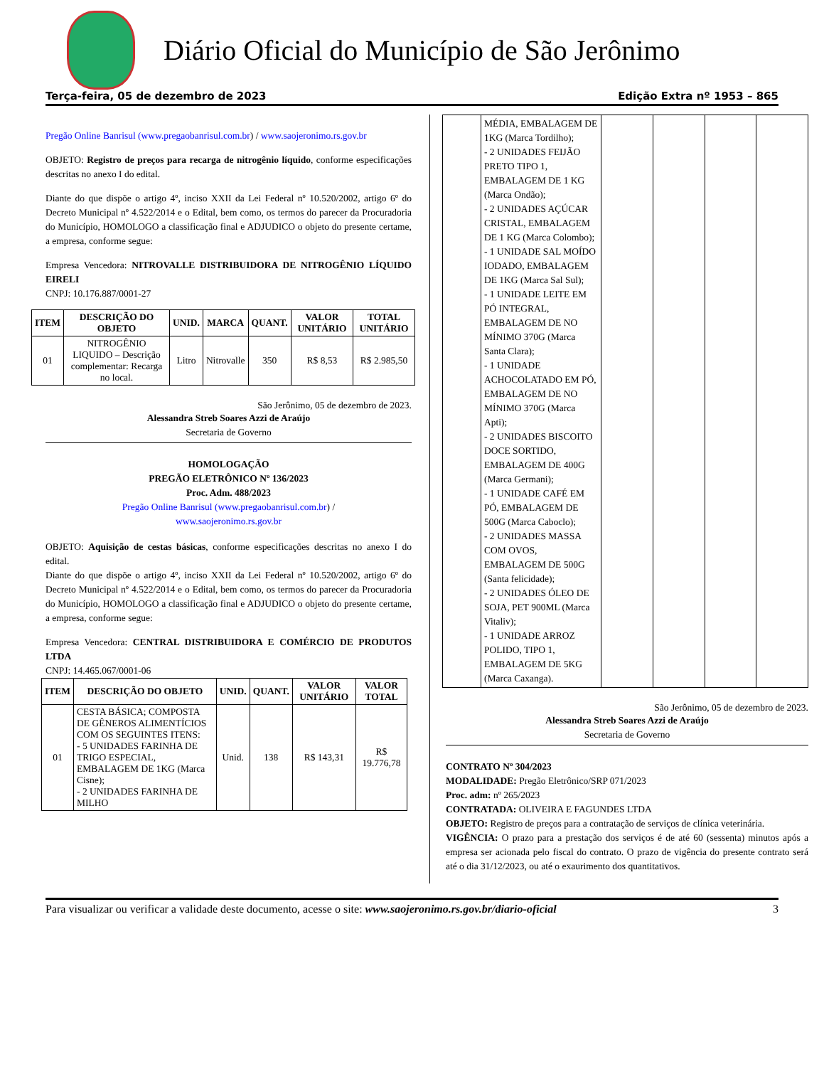Diário Oficial do Município de São Jerônimo
Terça-feira, 05 de dezembro de 2023 Edição Extra nº 1953 – 865
Pregão Online Banrisul (www.pregaobanrisul.com.br) / www.saojeronimo.rs.gov.br
OBJETO: Registro de preços para recarga de nitrogênio líquido, conforme especificações descritas no anexo I do edital.
Diante do que dispõe o artigo 4º, inciso XXII da Lei Federal nº 10.520/2002, artigo 6º do Decreto Municipal nº 4.522/2014 e o Edital, bem como, os termos do parecer da Procuradoria do Município, HOMOLOGO a classificação final e ADJUDICO o objeto do presente certame, a empresa, conforme segue:
Empresa Vencedora: NITROVALLE DISTRIBUIDORA DE NITROGÊNIO LÍQUIDO EIRELI
CNPJ: 10.176.887/0001-27
| ITEM | DESCRIÇÃO DO OBJETO | UNID. | MARCA | QUANT. | VALOR UNITÁRIO | TOTAL UNITÁRIO |
| --- | --- | --- | --- | --- | --- | --- |
| 01 | NITROGÊNIO LIQUIDO – Descrição complementar: Recarga no local. | Litro | Nitrovalle | 350 | R$ 8,53 | R$ 2.985,50 |
São Jerônimo, 05 de dezembro de 2023.
Alessandra Streb Soares Azzi de Araújo
Secretaria de Governo
HOMOLOGAÇÃO
PREGÃO ELETRÔNICO Nº 136/2023
Proc. Adm. 488/2023
Pregão Online Banrisul (www.pregaobanrisul.com.br) /
www.saojeronimo.rs.gov.br
OBJETO: Aquisição de cestas básicas, conforme especificações descritas no anexo I do edital.
Diante do que dispõe o artigo 4º, inciso XXII da Lei Federal nº 10.520/2002, artigo 6º do Decreto Municipal nº 4.522/2014 e o Edital, bem como, os termos do parecer da Procuradoria do Município, HOMOLOGO a classificação final e ADJUDICO o objeto do presente certame, a empresa, conforme segue:
Empresa Vencedora: CENTRAL DISTRIBUIDORA E COMÉRCIO DE PRODUTOS LTDA
CNPJ: 14.465.067/0001-06
| ITEM | DESCRIÇÃO DO OBJETO | UNID. | QUANT. | VALOR UNITÁRIO | VALOR TOTAL |
| --- | --- | --- | --- | --- | --- |
| 01 | CESTA BÁSICA; COMPOSTA DE GÊNEROS ALIMENTÍCIOS COM OS SEGUINTES ITENS: - 5 UNIDADES FARINHA DE TRIGO ESPECIAL, EMBALAGEM DE 1KG (Marca Cisne); - 2 UNIDADES FARINHA DE MILHO | Unid. | 138 | R$ 143,31 | R$ 19.776,78 |
| | MÉDIA, EMBALAGEM DE 1KG (Marca Tordilho); - 2 UNIDADES FEIJÃO PRETO TIPO 1, EMBALAGEM DE 1 KG (Marca Ondão); - 2 UNIDADES AÇÚCAR CRISTAL, EMBALAGEM DE 1 KG (Marca Colombo); - 1 UNIDADE SAL MOÍDO IODADO, EMBALAGEM DE 1KG (Marca Sal Sul); - 1 UNIDADE LEITE EM PÓ INTEGRAL, EMBALAGEM DE NO MÍNIMO 370G (Marca Santa Clara); - 1 UNIDADE ACHOCOLATADO EM PÓ, EMBALAGEM DE NO MÍNIMO 370G (Marca Apti); - 2 UNIDADES BISCOITO DOCE SORTIDO, EMBALAGEM DE 400G (Marca Germani); - 1 UNIDADE CAFÉ EM PÓ, EMBALAGEM DE 500G (Marca Caboclo); - 2 UNIDADES MASSA COM OVOS, EMBALAGEM DE 500G (Santa felicidade); - 2 UNIDADES ÓLEO DE SOJA, PET 900ML (Marca Vitaliv); - 1 UNIDADE ARROZ POLIDO, TIPO 1, EMBALAGEM DE 5KG (Marca Caxanga). | | | | |
São Jerônimo, 05 de dezembro de 2023.
Alessandra Streb Soares Azzi de Araújo
Secretaria de Governo
CONTRATO Nº 304/2023
MODALIDADE: Pregão Eletrônico/SRP 071/2023
Proc. adm: nº 265/2023
CONTRATADA: OLIVEIRA E FAGUNDES LTDA
OBJETO: Registro de preços para a contratação de serviços de clínica veterinária.
VIGÊNCIA: O prazo para a prestação dos serviços é de até 60 (sessenta) minutos após a empresa ser acionada pelo fiscal do contrato. O prazo de vigência do presente contrato será até o dia 31/12/2023, ou até o exaurimento dos quantitativos.
Para visualizar ou verificar a validade deste documento, acesse o site: www.saojeronimo.rs.gov.br/diario-oficial 3